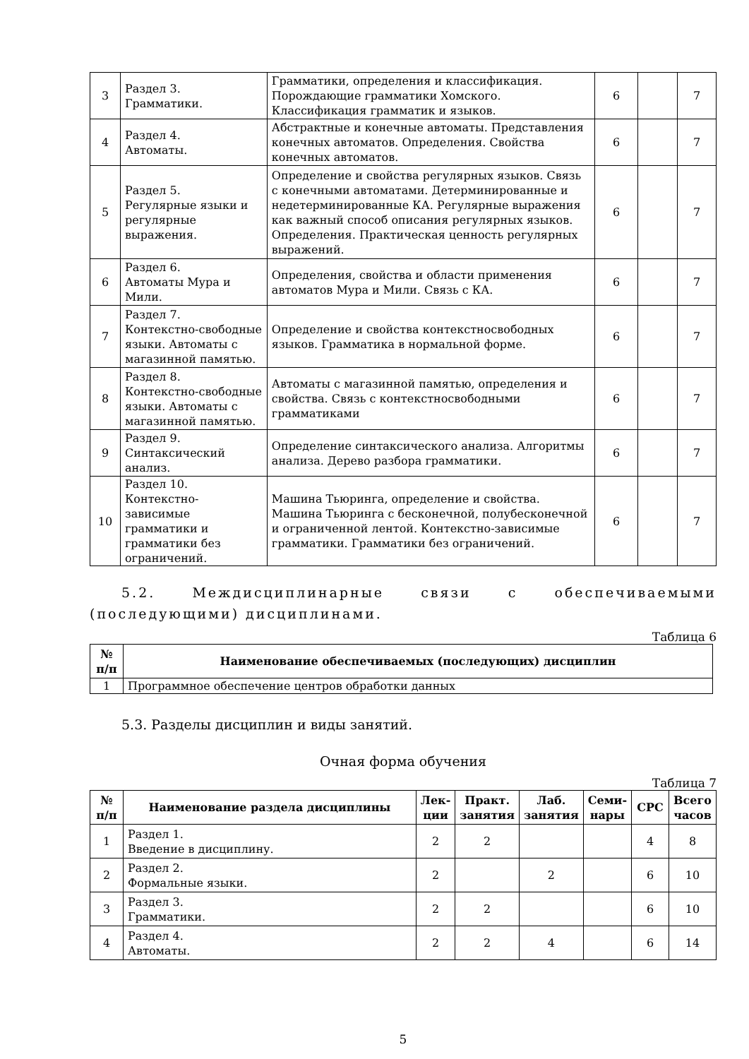| 3 | Раздел 3. Грамматики. | Грамматики, определения и классификация. Порождающие грамматики Хомского. Классификация грамматик и языков. | 6 | | 7 |
| 4 | Раздел 4. Автоматы. | Абстрактные и конечные автоматы. Представления конечных автоматов. Определения. Свойства конечных автоматов. | 6 | | 7 |
| 5 | Раздел 5. Регулярные языки и регулярные выражения. | Определение и свойства регулярных языков. Связь с конечными автоматами. Детерминированные и недетерминированные КА. Регулярные выражения как важный способ описания регулярных языков. Определения. Практическая ценность регулярных выражений. | 6 | | 7 |
| 6 | Раздел 6. Автоматы Мура и Мили. | Определения, свойства и области применения автоматов Мура и Мили. Связь с КА. | 6 | | 7 |
| 7 | Раздел 7. Контекстно-свободные языки. Автоматы с магазинной памятью. | Определение и свойства контекстносвободных языков. Грамматика в нормальной форме. | 6 | | 7 |
| 8 | Раздел 8. Контекстно-свободные языки. Автоматы с магазинной памятью. | Автоматы с магазинной памятью, определения и свойства. Связь с контекстносвободными грамматиками | 6 | | 7 |
| 9 | Раздел 9. Синтаксический анализ. | Определение синтаксического анализа. Алгоритмы анализа. Дерево разбора грамматики. | 6 | | 7 |
| 10 | Раздел 10. Контекстно-зависимые грамматики и грамматики без ограничений. | Машина Тьюринга, определение и свойства. Машина Тьюринга с бесконечной, полубесконечной и ограниченной лентой. Контекстно-зависимые грамматики. Грамматики без ограничений. | 6 | | 7 |
5.2. Междисциплинарные связи с обеспечиваемыми (последующими) дисциплинами.
Таблица 6
| № п/п | Наименование обеспечиваемых (последующих) дисциплин |
| --- | --- |
| 1 | Программное обеспечение центров обработки данных |
5.3. Разделы дисциплин и виды занятий.
Очная форма обучения
Таблица 7
| № п/п | Наименование раздела дисциплины | Лек- ции | Практ. занятия | Лаб. занятия | Семи- нары | СРС | Всего часов |
| --- | --- | --- | --- | --- | --- | --- | --- |
| 1 | Раздел 1. Введение в дисциплину. | 2 | 2 | | | 4 | 8 |
| 2 | Раздел 2. Формальные языки. | 2 | | 2 | | 6 | 10 |
| 3 | Раздел 3. Грамматики. | 2 | 2 | | | 6 | 10 |
| 4 | Раздел 4. Автоматы. | 2 | 2 | 4 | | 6 | 14 |
5